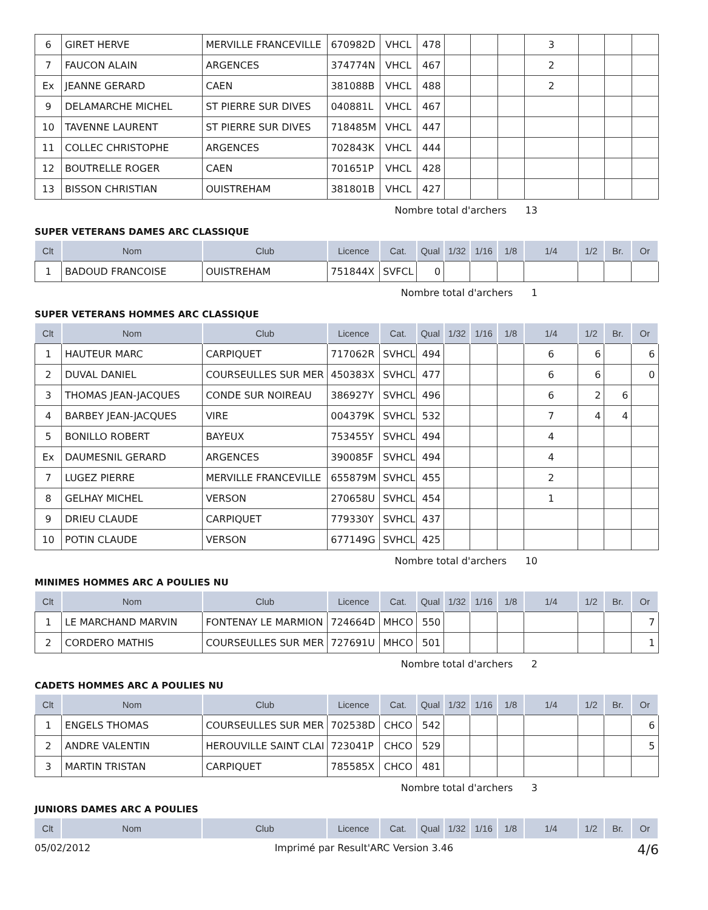| 6 | GIRET HERVE | MERVILLE FRANCEVILLE | 670982D | VHCL | 478 | | | | 3 | | | |
| 7 | FAUCON ALAIN | ARGENCES | 374774N | VHCL | 467 | | | | 2 | | | |
| Ex | JEANNE GERARD | CAEN | 381088B | VHCL | 488 | | | | 2 | | | |
| 9 | DELAMARCHE MICHEL | ST PIERRE SUR DIVES | 040881L | VHCL | 467 | | | | | | | |
| 10 | TAVENNE LAURENT | ST PIERRE SUR DIVES | 718485M | VHCL | 447 | | | | | | | |
| 11 | COLLEC CHRISTOPHE | ARGENCES | 702843K | VHCL | 444 | | | | | | | |
| 12 | BOUTRELLE ROGER | CAEN | 701651P | VHCL | 428 | | | | | | | |
| 13 | BISSON CHRISTIAN | OUISTREHAM | 381801B | VHCL | 427 | | | | | | | |
Nombre total d'archers 13
SUPER VETERANS DAMES ARC CLASSIQUE
| Clt | Nom | Club | Licence | Cat. | Qual | 1/32 | 1/16 | 1/8 | 1/4 | 1/2 | Br. | Or |
| --- | --- | --- | --- | --- | --- | --- | --- | --- | --- | --- | --- | --- |
| 1 | BADOUD FRANCOISE | OUISTREHAM | 751844X | SVFCL | 0 | | | | | | | |
Nombre total d'archers 1
SUPER VETERANS HOMMES ARC CLASSIQUE
| Clt | Nom | Club | Licence | Cat. | Qual | 1/32 | 1/16 | 1/8 | 1/4 | 1/2 | Br. | Or |
| --- | --- | --- | --- | --- | --- | --- | --- | --- | --- | --- | --- | --- |
| 1 | HAUTEUR MARC | CARPIQUET | 717062R | SVHCL | 494 | | | | 6 | 6 | | 6 |
| 2 | DUVAL DANIEL | COURSEULLES SUR MER | 450383X | SVHCL | 477 | | | | 6 | 6 | | 0 |
| 3 | THOMAS JEAN-JACQUES | CONDE SUR NOIREAU | 386927Y | SVHCL | 496 | | | | 6 | 2 | 6 | |
| 4 | BARBEY JEAN-JACQUES | VIRE | 004379K | SVHCL | 532 | | | | 7 | 4 | 4 | |
| 5 | BONILLO ROBERT | BAYEUX | 753455Y | SVHCL | 494 | | | | 4 | | | |
| Ex | DAUMESNIL GERARD | ARGENCES | 390085F | SVHCL | 494 | | | | 4 | | | |
| 7 | LUGEZ PIERRE | MERVILLE FRANCEVILLE | 655879M | SVHCL | 455 | | | | 2 | | | |
| 8 | GELHAY MICHEL | VERSON | 270658U | SVHCL | 454 | | | | 1 | | | |
| 9 | DRIEU CLAUDE | CARPIQUET | 779330Y | SVHCL | 437 | | | | | | | |
| 10 | POTIN CLAUDE | VERSON | 677149G | SVHCL | 425 | | | | | | | |
Nombre total d'archers 10
MINIMES HOMMES ARC A POULIES NU
| Clt | Nom | Club | Licence | Cat. | Qual | 1/32 | 1/16 | 1/8 | 1/4 | 1/2 | Br. | Or |
| --- | --- | --- | --- | --- | --- | --- | --- | --- | --- | --- | --- | --- |
| 1 | LE MARCHAND MARVIN | FONTENAY LE MARMION | 724664D | MHCO | 550 | | | | | | | 7 |
| 2 | CORDERO MATHIS | COURSEULLES SUR MER | 727691U | MHCO | 501 | | | | | | | 1 |
Nombre total d'archers 2
CADETS HOMMES ARC A POULIES NU
| Clt | Nom | Club | Licence | Cat. | Qual | 1/32 | 1/16 | 1/8 | 1/4 | 1/2 | Br. | Or |
| --- | --- | --- | --- | --- | --- | --- | --- | --- | --- | --- | --- | --- |
| 1 | ENGELS THOMAS | COURSEULLES SUR MER | 702538D | CHCO | 542 | | | | | | | 6 |
| 2 | ANDRE VALENTIN | HEROUVILLE SAINT CLAI | 723041P | CHCO | 529 | | | | | | | 5 |
| 3 | MARTIN TRISTAN | CARPIQUET | 785585X | CHCO | 481 | | | | | | | |
Nombre total d'archers 3
JUNIORS DAMES ARC A POULIES
| Clt | Nom | Club | Licence | Cat. | Qual | 1/32 | 1/16 | 1/8 | 1/4 | 1/2 | Br. | Or |
| --- | --- | --- | --- | --- | --- | --- | --- | --- | --- | --- | --- | --- |
05/02/2012 Imprimé par Result'ARC Version 3.46 4/6